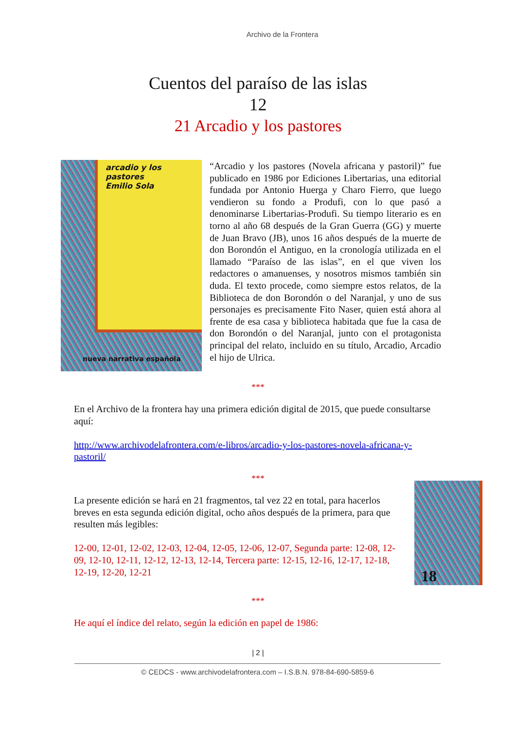Archivo de la Frontera
Cuentos del paraíso de las islas
12
21 Arcadio y los pastores
arcadio y los pastores
Emilio Sola
nueva narrativa española
“Arcadio y los pastores (Novela africana y pastoril)” fue publicado en 1986 por Ediciones Libertarias, una editorial fundada por Antonio Huerga y Charo Fierro, que luego vendieron su fondo a Produfi, con lo que pasó a denominarse Libertarias-Produfi. Su tiempo literario es en torno al año 68 después de la Gran Guerra (GG) y muerte de Juan Bravo (JB), unos 16 años después de la muerte de don Borondón el Antiguo, en la cronología utilizada en el llamado “Paraíso de las islas”, en el que viven los redactores o amanuenses, y nosotros mismos también sin duda. El texto procede, como siempre estos relatos, de la Biblioteca de don Borondón o del Naranjal, y uno de sus personajes es precisamente Fito Naser, quien está ahora al frente de esa casa y biblioteca habitada que fue la casa de don Borondón o del Naranjal, junto con el protagonista principal del relato, incluido en su título, Arcadio, Arcadio el hijo de Ulrica.
***
En el Archivo de la frontera hay una primera edición digital de 2015, que puede consultarse aquí:
http://www.archivodelafrontera.com/e-libros/arcadio-y-los-pastores-novela-africana-y-pastoril/
***
La presente edición se hará en 21 fragmentos, tal vez 22 en total, para hacerlos breves en esta segunda edición digital, ocho años después de la primera, para que resulten más legibles:
12-00, 12-01, 12-02, 12-03, 12-04, 12-05, 12-06, 12-07, Segunda parte: 12-08, 12-09, 12-10, 12-11, 12-12, 12-13, 12-14, Tercera parte: 12-15, 12-16, 12-17, 12-18, 12-19, 12-20, 12-21
18
***
He aquí el índice del relato, según la edición en papel de 1986:
| 2 |
© CEDCS - www.archivodelafrontera.com – I.S.B.N. 978-84-690-5859-6